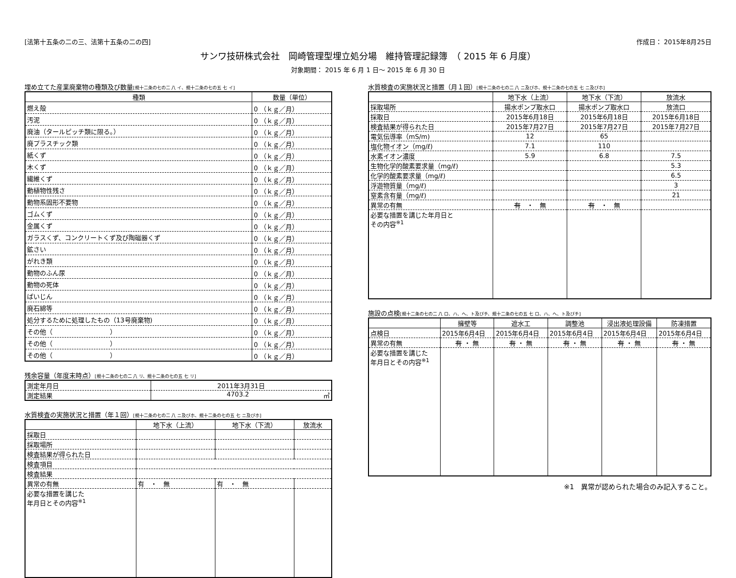[法第十五条の二の三、法第十五条の二の四] 作成日： 2015年8月25日
サンワ技研株式会社　岡崎管理型埋立処分場　維持管理記録簿　（ 2015 年 6 月度）
対象期間： 2015 年 6 月 1 日～ 2015 年 6 月 30 日
埋め立てた産業廃棄物の種類及び数量[規十二条の七の二 八 イ、規十二条の七の五 七 イ]
| 種類 | 数量（単位） |
| --- | --- |
| 燃え殻 | 0 （ｋｇ／月） |
| 汚泥 | 0 （ｋｇ／月） |
| 廃油（タールピッチ類に限る。） | 0 （ｋｇ／月） |
| 廃プラスチック類 | 0 （ｋｇ／月） |
| 紙くず | 0 （ｋｇ／月） |
| 木くず | 0 （ｋｇ／月） |
| 繊維くず | 0 （ｋｇ／月） |
| 動植物性残さ | 0 （ｋｇ／月） |
| 動物系固形不要物 | 0 （ｋｇ／月） |
| ゴムくず | 0 （ｋｇ／月） |
| 金属くず | 0 （ｋｇ／月） |
| ガラスくず、コンクリートくず及び陶磁器くず | 0 （ｋｇ／月） |
| 鉱さい | 0 （ｋｇ／月） |
| がれき類 | 0 （ｋｇ／月） |
| 動物のふん尿 | 0 （ｋｇ／月） |
| 動物の死体 | 0 （ｋｇ／月） |
| ばいじん | 0 （ｋｇ／月） |
| 廃石綿等 | 0 （ｋｇ／月） |
| 処分するために処理したもの（13号廃棄物) | 0 （ｋｇ／月） |
| その他（ ） | 0 （ｋｇ／月） |
| その他（ ） | 0 （ｋｇ／月） |
| その他（ ） | 0 （ｋｇ／月） |
残余容量（年度末時点）[規十二条の七の二 八 リ、規十二条の七の五 七 リ]
| 測定年月日 | 2011年3月31日 |
| 測定結果 | 4703.2 ㎥ |
水質検査の実施状況と措置（年１回）[規十二条の七の二 八 ニ及びホ、規十二条の七の五 七 ニ及びホ]
| | 地下水（上流） | 地下水（下流） | 放流水 |
| --- | --- | --- | --- |
| 採取日 | | | |
| 採取場所 | | | |
| 検査結果が得られた日 | | | |
| 検査項目 | | | |
| 検査結果 | | | |
| 異常の有無 | 有 ・ 無 | 有 ・ 無 | |
| 必要な措置を講じた 年月日とその内容<sup>※1</sup> | | | |
水質検査の実施状況と措置（月１回）[規十二条の七の二 八 ニ及びホ、規十二条の七の五 七 ニ及びホ]
| | 地下水（上流） | 地下水（下流） | 放流水 |
| --- | --- | --- | --- |
| 採取場所 | 揚水ポンプ取水口 | 揚水ポンプ取水口 | 放流口 |
| 採取日 | 2015年6月18日 | 2015年6月18日 | 2015年6月18日 |
| 検査結果が得られた日 | 2015年7月27日 | 2015年7月27日 | 2015年7月27日 |
| 電気伝導率（mS/m) | 12 | 65 | |
| 塩化物イオン（mg/ℓ) | 7.1 | 110 | |
| 水素イオン濃度 | 5.9 | 6.8 | 7.5 |
| 生物化学的酸素要求量（mg/ℓ) | | | 5.3 |
| 化学的酸素要求量（mg/ℓ) | | | 6.5 |
| 浮遊物質量（mg/ℓ) | | | 3 |
| 窒素含有量（mg/ℓ) | | | 21 |
| 異常の有無 | 有 ・ 無 | 有 ・ 無 | |
| 必要な措置を講じた年月日と その内容<sup>※1</sup> | | | |
施設の点検[規十二条の七の二 八 ロ、ハ、ヘ、ト及びチ、規十二条の七の五 七 ロ、ハ、ヘ、ト及びチ]
| | 擁壁等 | 遮水工 | 調整池 | 浸出液処理設備 | 防凍措置 |
| --- | --- | --- | --- | --- | --- |
| 点検日 | 2015年6月4日 | 2015年6月4日 | 2015年6月4日 | 2015年6月4日 | 2015年6月4日 |
| 異常の有無 | 有 ・ 無 | 有 ・ 無 | 有 ・ 無 | 有 ・ 無 | 有 ・ 無 |
| 必要な措置を講じた 年月日とその内容<sup>※1</sup> | | | | | |
※1　異常が認められた場合のみ記入すること。